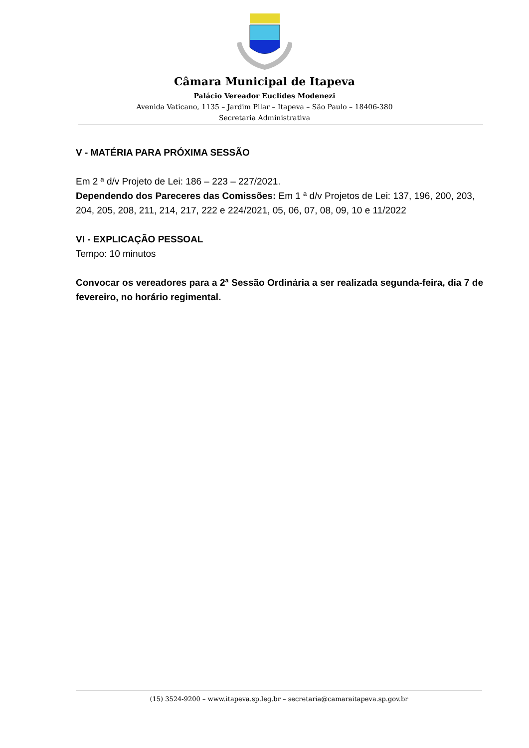Câmara Municipal de Itapeva
Palácio Vereador Euclides Modenezi
Avenida Vaticano, 1135 – Jardim Pilar – Itapeva – São Paulo – 18406-380
Secretaria Administrativa
V - MATÉRIA PARA PRÓXIMA SESSÃO
Em 2 ª d/v Projeto de Lei: 186 – 223 – 227/2021.
Dependendo dos Pareceres das Comissões: Em 1 ª d/v Projetos de Lei: 137, 196, 200, 203, 204, 205, 208, 211, 214, 217, 222 e 224/2021, 05, 06, 07, 08, 09, 10 e 11/2022
VI - EXPLICAÇÃO PESSOAL
Tempo: 10 minutos
Convocar os vereadores para a 2ª Sessão Ordinária a ser realizada segunda-feira, dia 7 de fevereiro, no horário regimental.
(15) 3524-9200 – www.itapeva.sp.leg.br – secretaria@camaraitapeva.sp.gov.br